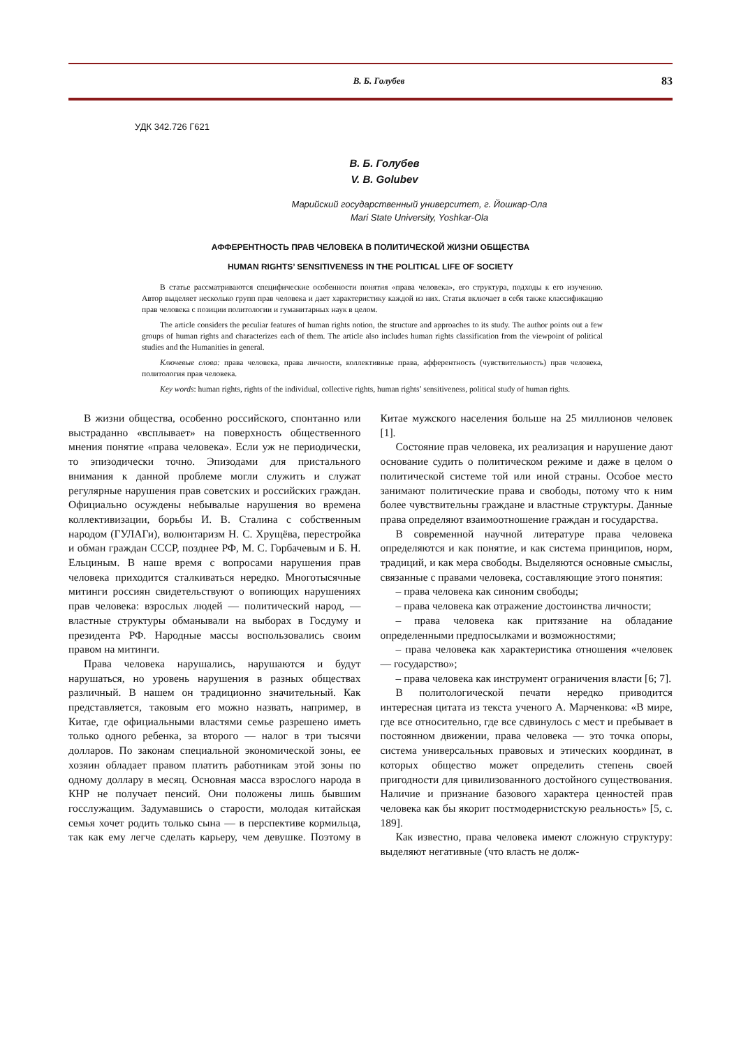В. Б. Голубев 83
УДК 342.726 Г621
В. Б. Голубев
V. B. Golubev
Марийский государственный университет, г. Йошкар-Ола
Mari State University, Yoshkar-Ola
АФФЕРЕНТНОСТЬ ПРАВ ЧЕЛОВЕКА В ПОЛИТИЧЕСКОЙ ЖИЗНИ ОБЩЕСТВА
HUMAN RIGHTS’ SENSITIVENESS IN THE POLITICAL LIFE OF SOCIETY
В статье рассматриваются специфические особенности понятия «права человека», его структура, подходы к его изучению. Автор выделяет несколько групп прав человека и дает характеристику каждой из них. Статья включает в себя также классификацию прав человека с позиции политологии и гуманитарных наук в целом.
The article considers the peculiar features of human rights notion, the structure and approaches to its study. The author points out a few groups of human rights and characterizes each of them. The article also includes human rights classification from the viewpoint of political studies and the Humanities in general.
Ключевые слова: права человека, права личности, коллективные права, афферентность (чувствительность) прав человека, политология прав человека.
Key words: human rights, rights of the individual, collective rights, human rights’ sensitiveness, political study of human rights.
В жизни общества, особенно российского, спонтанно или выстраданно «всплывает» на поверхность общественного мнения понятие «права человека». Если уж не периодически, то эпизодически точно. Эпизодами для пристального внимания к данной проблеме могли служить и служат регулярные нарушения прав советских и российских граждан. Официально осуждены небывалые нарушения во времена коллективизации, борьбы И. В. Сталина с собственным народом (ГУЛАГи), волюнтаризм Н. С. Хрущёва, перестройка и обман граждан СССР, позднее РФ, М. С. Горбачевым и Б. Н. Ельциным. В наше время с вопросами нарушения прав человека приходится сталкиваться нередко. Многотысячные митинги россиян свидетельствуют о вопиющих нарушениях прав человека: взрослых людей — политический народ, — властные структуры обманывали на выборах в Госдуму и президента РФ. Народные массы воспользовались своим правом на митинги.
Права человека нарушались, нарушаются и будут нарушаться, но уровень нарушения в разных обществах различный. В нашем он традиционно значительный. Как представляется, таковым его можно назвать, например, в Китае, где официальными властями семье разрешено иметь только одного ребенка, за второго — налог в три тысячи долларов. По законам специальной экономической зоны, ее хозяин обладает правом платить работникам этой зоны по одному доллару в месяц. Основная масса взрослого народа в КНР не получает пенсий. Они положены лишь бывшим госслужащим. Задумавшись о старости, молодая китайская семья хочет родить только сына — в перспективе кормильца, так как ему легче сделать карьеру, чем девушке. Поэтому в Китае мужского населения больше на 25 миллионов человек [1].
Состояние прав человека, их реализация и нарушение дают основание судить о политическом режиме и даже в целом о политической системе той или иной страны. Особое место занимают политические права и свободы, потому что к ним более чувствительны граждане и властные структуры. Данные права определяют взаимоотношение граждан и государства.
В современной научной литературе права человека определяются и как понятие, и как система принципов, норм, традиций, и как мера свободы. Выделяются основные смыслы, связанные с правами человека, составляющие этого понятия:
– права человека как синоним свободы;
– права человека как отражение достоинства личности;
– права человека как притязание на обладание определенными предпосылками и возможностями;
– права человека как характеристика отношения «человек — государство»;
– права человека как инструмент ограничения власти [6; 7].
В политологической печати нередко приводится интересная цитата из текста ученого А. Марченкова: «В мире, где все относительно, где все сдвинулось с мест и пребывает в постоянном движении, права человека — это точка опоры, система универсальных правовых и этических координат, в которых общество может определить степень своей пригодности для цивилизованного достойного существования. Наличие и признание базового характера ценностей прав человека как бы якорит постмодернистскую реальность» [5, с. 189].
Как известно, права человека имеют сложную структуру: выделяют негативные (что власть не долж-